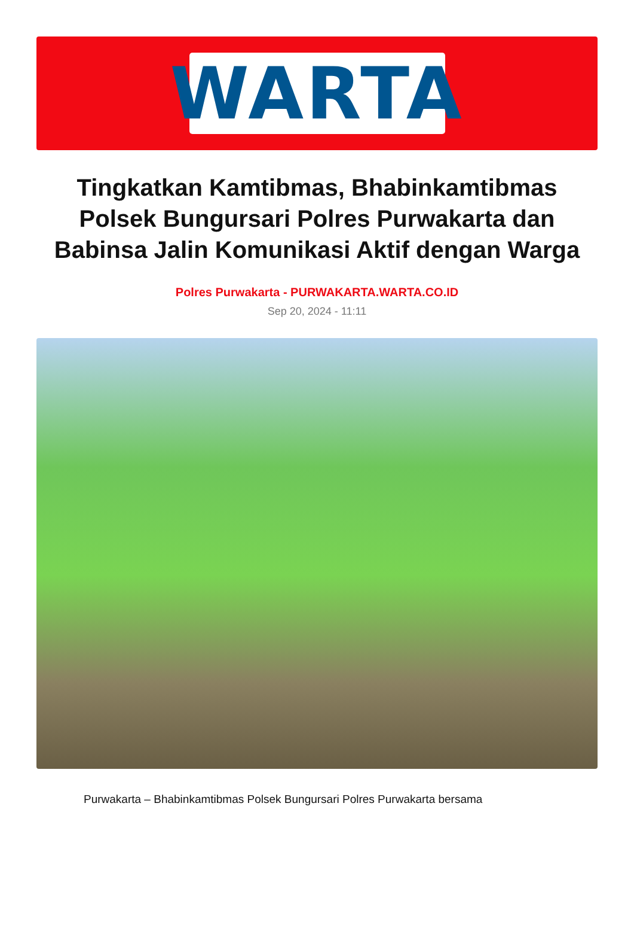WARTA
Tingkatkan Kamtibmas, Bhabinkamtibmas Polsek Bungursari Polres Purwakarta dan Babinsa Jalin Komunikasi Aktif dengan Warga
Polres Purwakarta - PURWAKARTA.WARTA.CO.ID
Sep 20, 2024 - 11:11
Purwakarta – Bhabinkamtibmas Polsek Bungursari Polres Purwakarta bersama